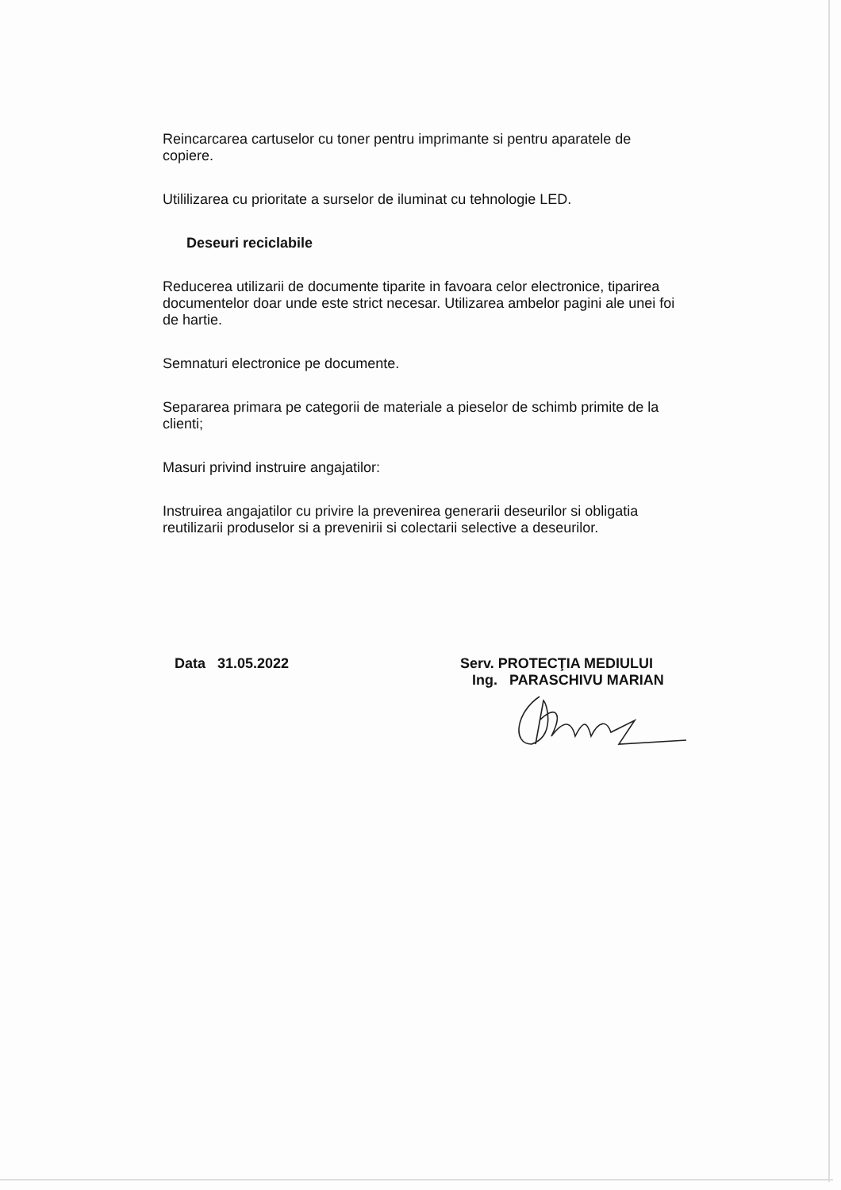Reincarcarea cartuselor cu toner pentru imprimante si pentru aparatele de copiere.
Utililizarea cu prioritate a surselor de iluminat cu tehnologie LED.
Deseuri reciclabile
Reducerea utilizarii de documente tiparite in favoara celor electronice, tiparirea documentelor doar unde este strict necesar. Utilizarea ambelor pagini ale unei foi de hartie.
Semnaturi electronice pe documente.
Separarea primara pe categorii de materiale a pieselor de schimb primite de la clienti;
Masuri privind instruire angajatilor:
Instruirea angajatilor cu privire la prevenirea generarii deseurilor si obligatia reutilizarii produselor si a prevenirii si colectarii selective a deseurilor.
Data 31.05.2022 Serv. PROTECŢIA MEDIULUI
Ing. PARASCHIVU MARIAN